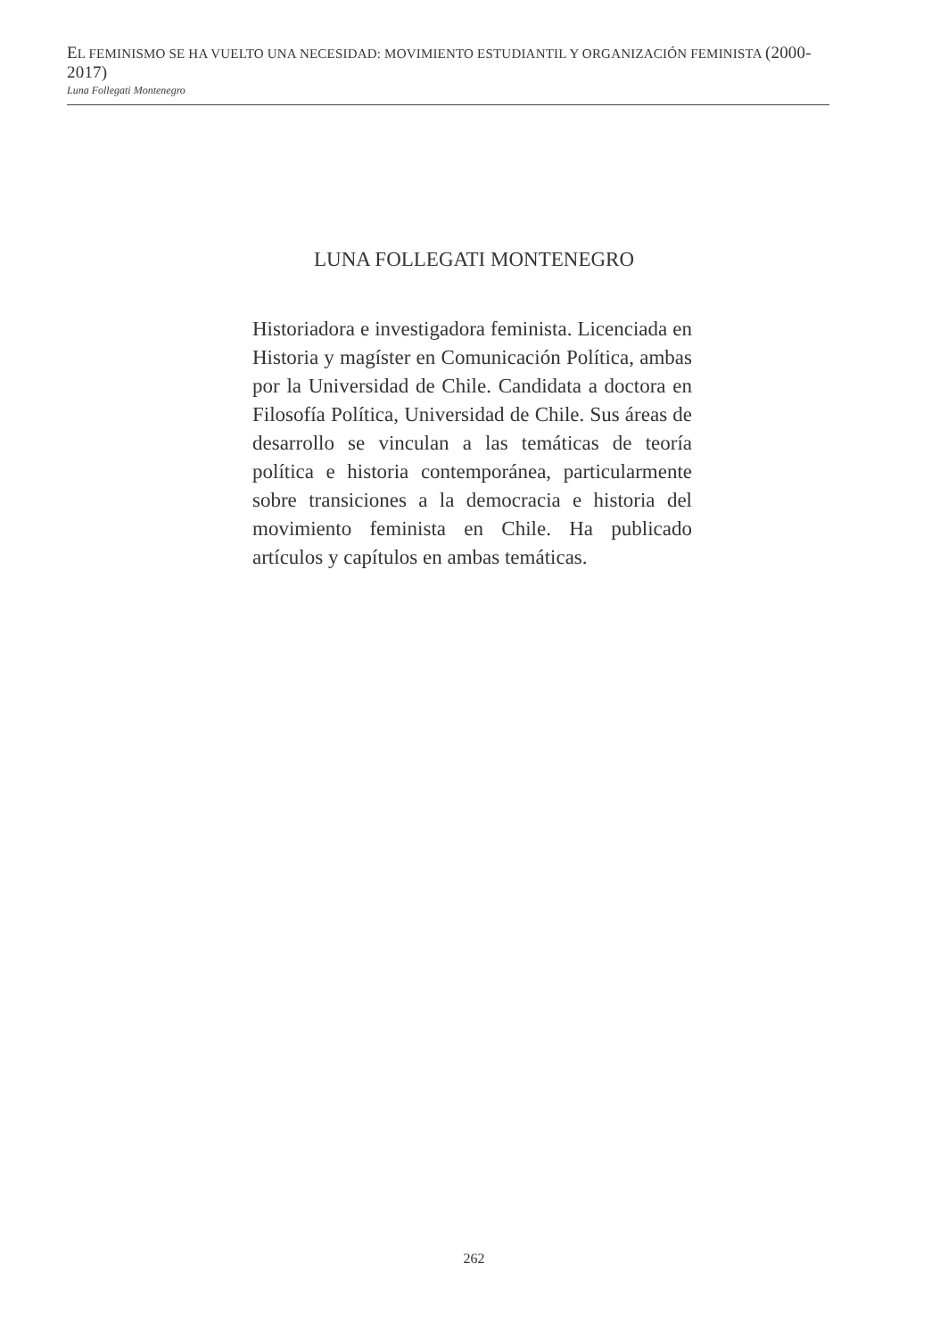EL FEMINISMO SE HA VUELTO UNA NECESIDAD: MOVIMIENTO ESTUDIANTIL Y ORGANIZACIÓN FEMINISTA (2000-2017)
Luna Follegati Montenegro
LUNA FOLLEGATI MONTENEGRO
Historiadora e investigadora feminista. Licenciada en Historia y magíster en Comunicación Política, ambas por la Universidad de Chile. Candidata a doctora en Filosofía Política, Universidad de Chile. Sus áreas de desarrollo se vinculan a las temáticas de teoría política e historia contemporánea, particularmente sobre transiciones a la democracia e historia del movimiento feminista en Chile. Ha publicado artículos y capítulos en ambas temáticas.
262